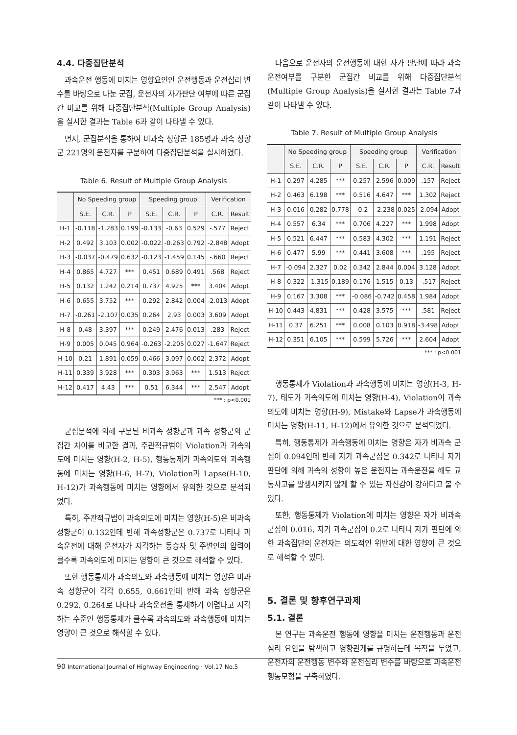4.4. 다중집단분석
과속운전 행동에 미치는 영향요인인 운전행동과 운전심리 변수를 바탕으로 나눈 군집, 운전자의 자가판단 여부에 따른 군집간 비교를 위해 다중집단분석(Multiple Group Analysis)을 실시한 결과는 Table 6과 같이 나타낼 수 있다.
먼저, 군집분석을 통하여 비과속 성향군 185명과 과속 성향군 221명의 운전자를 구분하여 다중집단분석을 실시하였다.
Table 6. Result of Multiple Group Analysis
| | No Speeding group | | | Speeding group | | | Verification | |
| --- | --- | --- | --- | --- | --- | --- | --- | --- |
| | S.E. | C.R. | P | S.E. | C.R. | P | C.R. | Result |
| H-1 | -0.118 | -1.283 | 0.199 | -0.133 | -0.63 | 0.529 | -.577 | Reject |
| H-2 | 0.492 | 3.103 | 0.002 | -0.022 | -0.263 | 0.792 | -2.848 | Adopt |
| H-3 | -0.037 | -0.479 | 0.632 | -0.123 | -1.459 | 0.145 | -.660 | Reject |
| H-4 | 0.865 | 4.727 | *** | 0.451 | 0.689 | 0.491 | .568 | Reject |
| H-5 | 0.132 | 1.242 | 0.214 | 0.737 | 4.925 | *** | 3.404 | Adopt |
| H-6 | 0.655 | 3.752 | *** | 0.292 | 2.842 | 0.004 | -2.013 | Adopt |
| H-7 | -0.261 | -2.107 | 0.035 | 0.264 | 2.93 | 0.003 | 3.609 | Adopt |
| H-8 | 0.48 | 3.397 | *** | 0.249 | 2.476 | 0.013 | .283 | Reject |
| H-9 | 0.005 | 0.045 | 0.964 | -0.263 | -2.205 | 0.027 | -1.647 | Reject |
| H-10 | 0.21 | 1.891 | 0.059 | 0.466 | 3.097 | 0.002 | 2.372 | Adopt |
| H-11 | 0.339 | 3.928 | *** | 0.303 | 3.963 | *** | 1.513 | Reject |
| H-12 | 0.417 | 4.43 | *** | 0.51 | 6.344 | *** | 2.547 | Adopt |
*** : p<0.001
군집분석에 의해 구분된 비과속 성향군과 과속 성향군의 군집간 차이를 비교한 결과, 주관적규범이 Violation과 과속의도에 미치는 영향(H-2, H-5), 행동통제가 과속의도와 과속행동에 미치는 영향(H-6, H-7), Violation과 Lapse(H-10, H-12)가 과속행동에 미치는 영향에서 유의한 것으로 분석되었다.
특히, 주관적규범이 과속의도에 미치는 영향(H-5)은 비과속 성향군이 0.132인데 반해 과속성향군은 0.737로 나타나 과속운전에 대해 운전자가 지각하는 동승자 및 주변인의 압력이 클수록 과속의도에 미치는 영향이 큰 것으로 해석할 수 있다.
또한 행동통제가 과속의도와 과속행동에 미치는 영향은 비과속 성향군이 각각 0.655, 0.661인데 반해 과속 성향군은 0.292, 0.264로 나타나 과속운전을 통제하기 어렵다고 지각하는 수준인 행동통제가 클수록 과속의도와 과속행동에 미치는 영향이 큰 것으로 해석할 수 있다.
다음으로 운전자의 운전행동에 대한 자가 판단에 따라 과속운전여부를 구분한 군집간 비교를 위해 다중집단분석(Multiple Group Analysis)을 실시한 결과는 Table 7과 같이 나타낼 수 있다.
Table 7. Result of Multiple Group Analysis
| | No Speeding group | | | Speeding group | | | Verification | |
| --- | --- | --- | --- | --- | --- | --- | --- | --- |
| | S.E. | C.R. | P | S.E. | C.R. | P | C.R. | Result |
| H-1 | 0.297 | 4.285 | *** | 0.257 | 2.596 | 0.009 | .157 | Reject |
| H-2 | 0.463 | 6.198 | *** | 0.516 | 4.647 | *** | 1.302 | Reject |
| H-3 | 0.016 | 0.282 | 0.778 | -0.2 | -2.238 | 0.025 | -2.094 | Adopt |
| H-4 | 0.557 | 6.34 | *** | 0.706 | 4.227 | *** | 1.998 | Adopt |
| H-5 | 0.521 | 6.447 | *** | 0.583 | 4.302 | *** | 1.191 | Reject |
| H-6 | 0.477 | 5.99 | *** | 0.441 | 3.608 | *** | .195 | Reject |
| H-7 | -0.094 | 2.327 | 0.02 | 0.342 | 2.844 | 0.004 | 3.128 | Adopt |
| H-8 | 0.322 | -1.315 | 0.189 | 0.176 | 1.515 | 0.13 | -.517 | Reject |
| H-9 | 0.167 | 3.308 | *** | -0.086 | -0.742 | 0.458 | 1.984 | Adopt |
| H-10 | 0.443 | 4.831 | *** | 0.428 | 3.575 | *** | .581 | Reject |
| H-11 | 0.37 | 6.251 | *** | 0.008 | 0.103 | 0.918 | -3.498 | Adopt |
| H-12 | 0.351 | 6.105 | *** | 0.599 | 5.726 | *** | 2.604 | Adopt |
*** : p<0.001
행동통제가 Violation과 과속행동에 미치는 영향(H-3, H-7), 태도가 과속의도에 미치는 영향(H-4), Violation이 과속의도에 미치는 영향(H-9), Mistake와 Lapse가 과속행동에 미치는 영향(H-11, H-12)에서 유의한 것으로 분석되었다.
특히, 행동통제가 과속행동에 미치는 영향은 자가 비과속 군집이 0.094인데 반해 자가 과속군집은 0.342로 나타나 자가 판단에 의해 과속의 성향이 높은 운전자는 과속운전을 해도 교통사고를 발생시키지 않게 할 수 있는 자신감이 강하다고 볼 수 있다.
또한, 행동통제가 Violation에 미치는 영향은 자가 비과속 군집이 0.016, 자가 과속군집이 0.2로 나타나 자가 판단에 의한 과속집단의 운전자는 의도적인 위반에 대한 영향이 큰 것으로 해석할 수 있다.
5. 결론 및 향후연구과제
5.1. 결론
본 연구는 과속운전 행동에 영향을 미치는 운전행동과 운전심리 요인을 탐색하고 영향관계를 규명하는데 목적을 두었고, 운전자의 운전행동 변수와 운전심리 변수를 바탕으로 과속운전 행동모형을 구축하였다.
90 International Journal of Highway Engineering · Vol.17 No.5